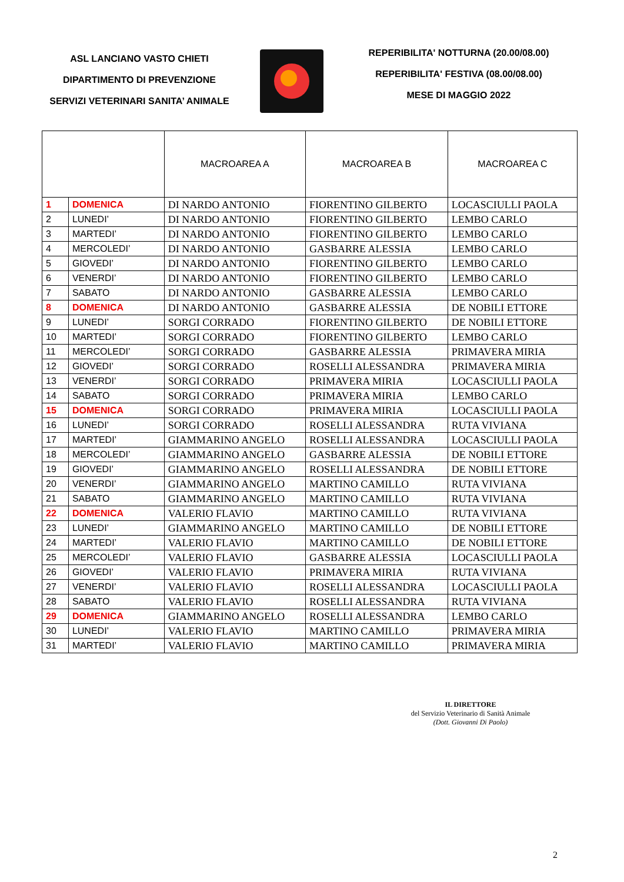ASL LANCIANO VASTO CHIETI
DIPARTIMENTO DI PREVENZIONE
SERVIZI VETERINARI SANITA’ ANIMALE
REPERIBILITA' NOTTURNA (20.00/08.00)
REPERIBILITA' FESTIVA (08.00/08.00)
MESE DI MAGGIO 2022
| | | MACROAREA A | MACROAREA B | MACROAREA C |
| --- | --- | --- | --- | --- |
| 1 | DOMENICA | DI NARDO ANTONIO | FIORENTINO GILBERTO | LOCASCIULLI PAOLA |
| 2 | LUNEDI’ | DI NARDO ANTONIO | FIORENTINO GILBERTO | LEMBO CARLO |
| 3 | MARTEDI’ | DI NARDO ANTONIO | FIORENTINO GILBERTO | LEMBO CARLO |
| 4 | MERCOLEDI’ | DI NARDO ANTONIO | GASBARRE ALESSIA | LEMBO CARLO |
| 5 | GIOVEDI’ | DI NARDO ANTONIO | FIORENTINO GILBERTO | LEMBO CARLO |
| 6 | VENERDI’ | DI NARDO ANTONIO | FIORENTINO GILBERTO | LEMBO CARLO |
| 7 | SABATO | DI NARDO ANTONIO | GASBARRE ALESSIA | LEMBO CARLO |
| 8 | DOMENICA | DI NARDO ANTONIO | GASBARRE ALESSIA | DE NOBILI ETTORE |
| 9 | LUNEDI’ | SORGI CORRADO | FIORENTINO GILBERTO | DE NOBILI ETTORE |
| 10 | MARTEDI’ | SORGI CORRADO | FIORENTINO GILBERTO | LEMBO CARLO |
| 11 | MERCOLEDI’ | SORGI CORRADO | GASBARRE ALESSIA | PRIMAVERA MIRIA |
| 12 | GIOVEDI’ | SORGI CORRADO | ROSELLI ALESSANDRA | PRIMAVERA MIRIA |
| 13 | VENERDI’ | SORGI CORRADO | PRIMAVERA MIRIA | LOCASCIULLI PAOLA |
| 14 | SABATO | SORGI CORRADO | PRIMAVERA MIRIA | LEMBO CARLO |
| 15 | DOMENICA | SORGI CORRADO | PRIMAVERA MIRIA | LOCASCIULLI PAOLA |
| 16 | LUNEDI’ | SORGI CORRADO | ROSELLI ALESSANDRA | RUTA VIVIANA |
| 17 | MARTEDI’ | GIAMMARINO ANGELO | ROSELLI ALESSANDRA | LOCASCIULLI PAOLA |
| 18 | MERCOLEDI’ | GIAMMARINO ANGELO | GASBARRE ALESSIA | DE NOBILI ETTORE |
| 19 | GIOVEDI’ | GIAMMARINO ANGELO | ROSELLI ALESSANDRA | DE NOBILI ETTORE |
| 20 | VENERDI’ | GIAMMARINO ANGELO | MARTINO CAMILLO | RUTA VIVIANA |
| 21 | SABATO | GIAMMARINO ANGELO | MARTINO CAMILLO | RUTA VIVIANA |
| 22 | DOMENICA | VALERIO FLAVIO | MARTINO CAMILLO | RUTA VIVIANA |
| 23 | LUNEDI’ | GIAMMARINO ANGELO | MARTINO CAMILLO | DE NOBILI ETTORE |
| 24 | MARTEDI’ | VALERIO FLAVIO | MARTINO CAMILLO | DE NOBILI ETTORE |
| 25 | MERCOLEDI’ | VALERIO FLAVIO | GASBARRE ALESSIA | LOCASCIULLI PAOLA |
| 26 | GIOVEDI’ | VALERIO FLAVIO | PRIMAVERA MIRIA | RUTA VIVIANA |
| 27 | VENERDI’ | VALERIO FLAVIO | ROSELLI ALESSANDRA | LOCASCIULLI PAOLA |
| 28 | SABATO | VALERIO FLAVIO | ROSELLI ALESSANDRA | RUTA VIVIANA |
| 29 | DOMENICA | GIAMMARINO ANGELO | ROSELLI ALESSANDRA | LEMBO CARLO |
| 30 | LUNEDI’ | VALERIO FLAVIO | MARTINO CAMILLO | PRIMAVERA MIRIA |
| 31 | MARTEDI’ | VALERIO FLAVIO | MARTINO CAMILLO | PRIMAVERA MIRIA |
IL DIRETTORE
del Servizio Veterinario di Sanità Animale
(Dott. Giovanni Di Paolo)
2